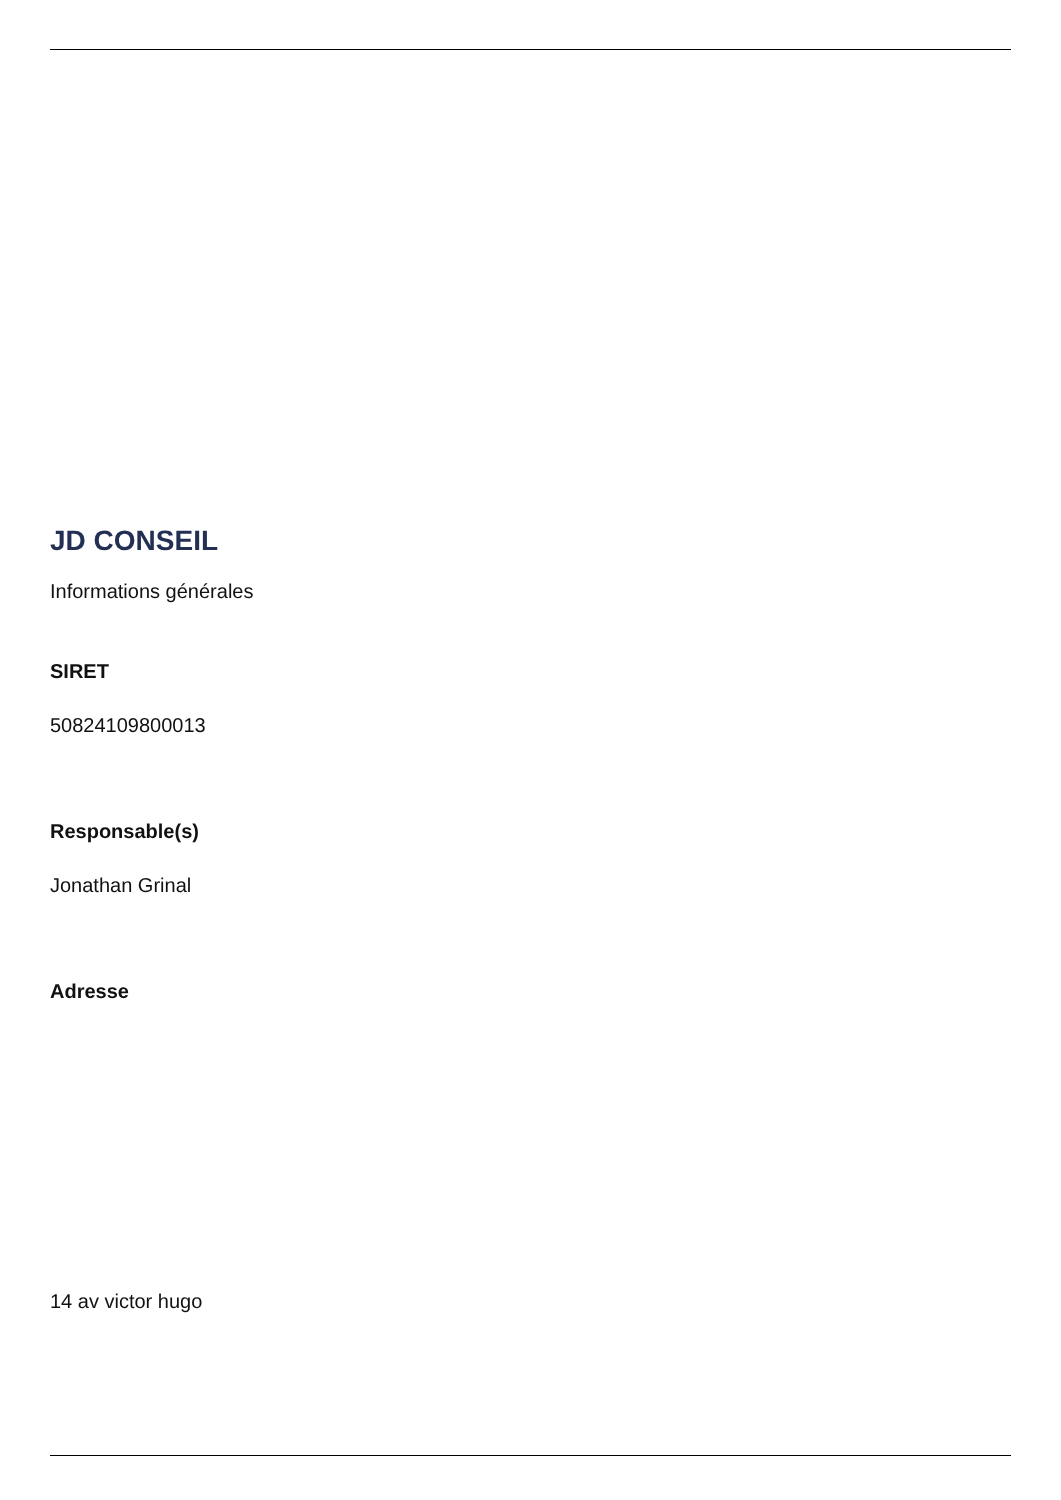JD CONSEIL
Informations générales
SIRET
50824109800013
Responsable(s)
Jonathan Grinal
Adresse
14 av victor hugo